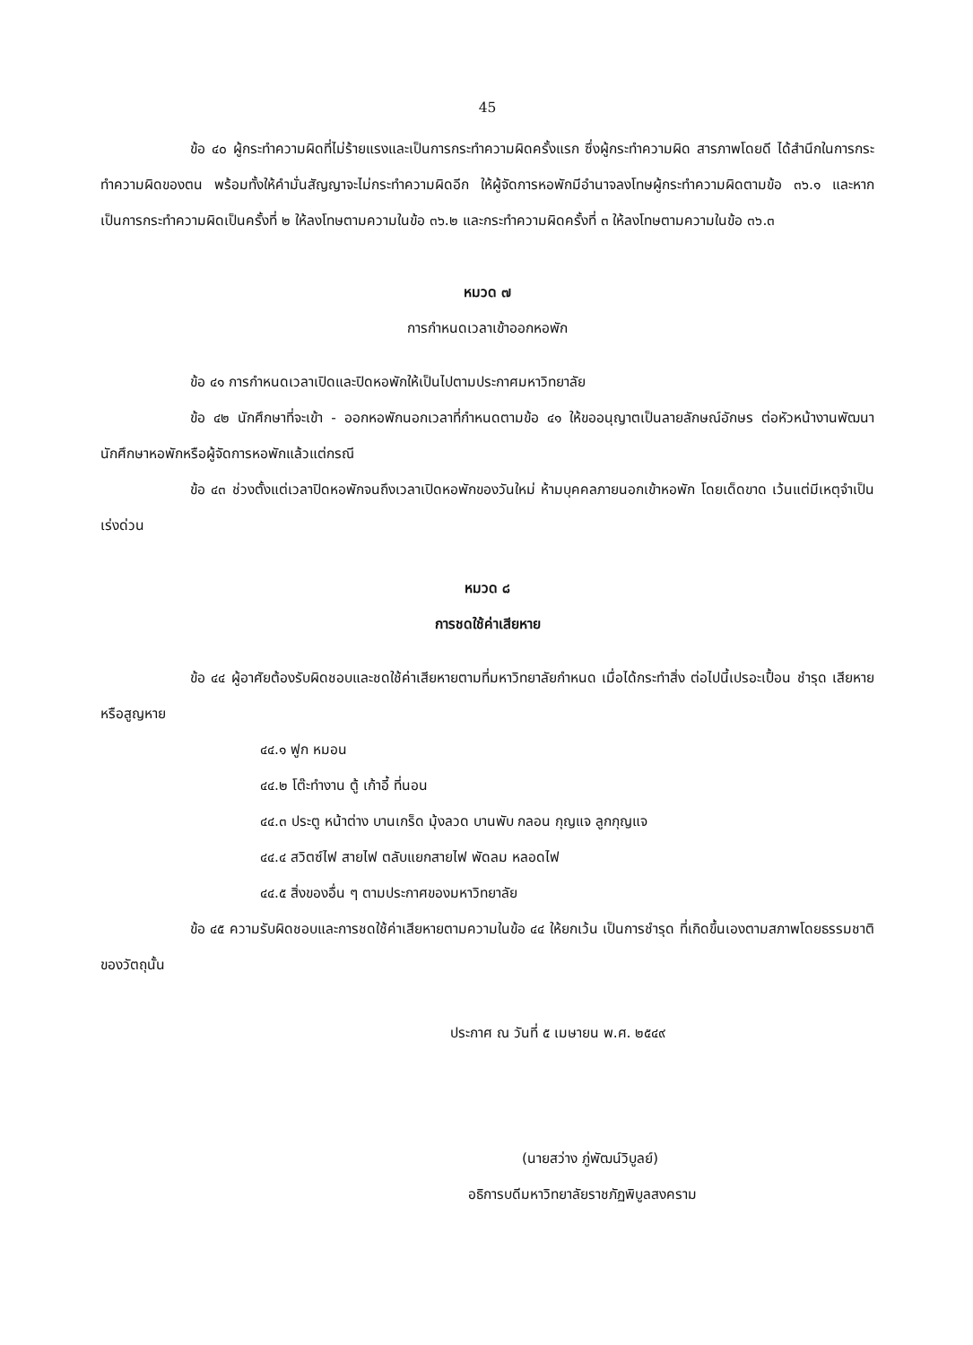45
ข้อ ๔๐ ผู้กระทำความผิดที่ไม่ร้ายแรงและเป็นการกระทำความผิดครั้งแรก ซึ่งผู้กระทำความผิด สารภาพโดยดี ได้สำนึกในการกระทำความผิดของตน พร้อมทั้งให้คำมั่นสัญญาจะไม่กระทำความผิดอีก ให้ผู้จัดการหอพักมีอำนาจลงโทษผู้กระทำความผิดตามข้อ ๓๖.๑ และหากเป็นการกระทำความผิดเป็นครั้งที่ ๒ ให้ลงโทษตามความในข้อ ๓๖.๒ และกระทำความผิดครั้งที่ ๓ ให้ลงโทษตามความในข้อ ๓๖.๓
หมวด ๗
การกำหนดเวลาเข้าออกหอพัก
ข้อ ๔๑ การกำหนดเวลาเปิดและปิดหอพักให้เป็นไปตามประกาศมหาวิทยาลัย
ข้อ ๔๒ นักศึกษาที่จะเข้า - ออกหอพักนอกเวลาที่กำหนดตามข้อ ๔๑ ให้ขออนุญาตเป็นลายลักษณ์อักษร ต่อหัวหน้างานพัฒนานักศึกษาหอพักหรือผู้จัดการหอพักแล้วแต่กรณี
ข้อ ๔๓ ช่วงตั้งแต่เวลาปิดหอพักจนถึงเวลาเปิดหอพักของวันใหม่ ห้ามบุคคลภายนอกเข้าหอพัก โดยเด็ดขาด เว้นแต่มีเหตุจำเป็นเร่งด่วน
หมวด ๘
การชดใช้ค่าเสียหาย
ข้อ ๔๔ ผู้อาศัยต้องรับผิดชอบและชดใช้ค่าเสียหายตามที่มหาวิทยาลัยกำหนด เมื่อได้กระทำสิ่ง ต่อไปนี้เปรอะเปื้อน ชำรุด เสียหาย หรือสูญหาย
๔๔.๑ ฟูก หมอน
๔๔.๒ โต๊ะทำงาน ตู้ เก้าอี้ ที่นอน
๔๔.๓ ประตู หน้าต่าง บานเกร็ด มุ้งลวด บานพับ กลอน กุญแจ ลูกกุญแจ
๔๔.๔ สวิตซ์ไฟ สายไฟ ตลับแยกสายไฟ พัดลม หลอดไฟ
๔๔.๕ สิ่งของอื่น ๆ ตามประกาศของมหาวิทยาลัย
ข้อ ๔๕ ความรับผิดชอบและการชดใช้ค่าเสียหายตามความในข้อ ๔๔ ให้ยกเว้น เป็นการชำรุด ที่เกิดขึ้นเองตามสภาพโดยธรรมชาติของวัตถุนั้น
ประกาศ ณ วันที่ ๕ เมษายน พ.ศ. ๒๕๔๙
(นายสว่าง ภู่พัฒน์วิบูลย์)
อธิการบดีมหาวิทยาลัยราชภัฏพิบูลสงคราม